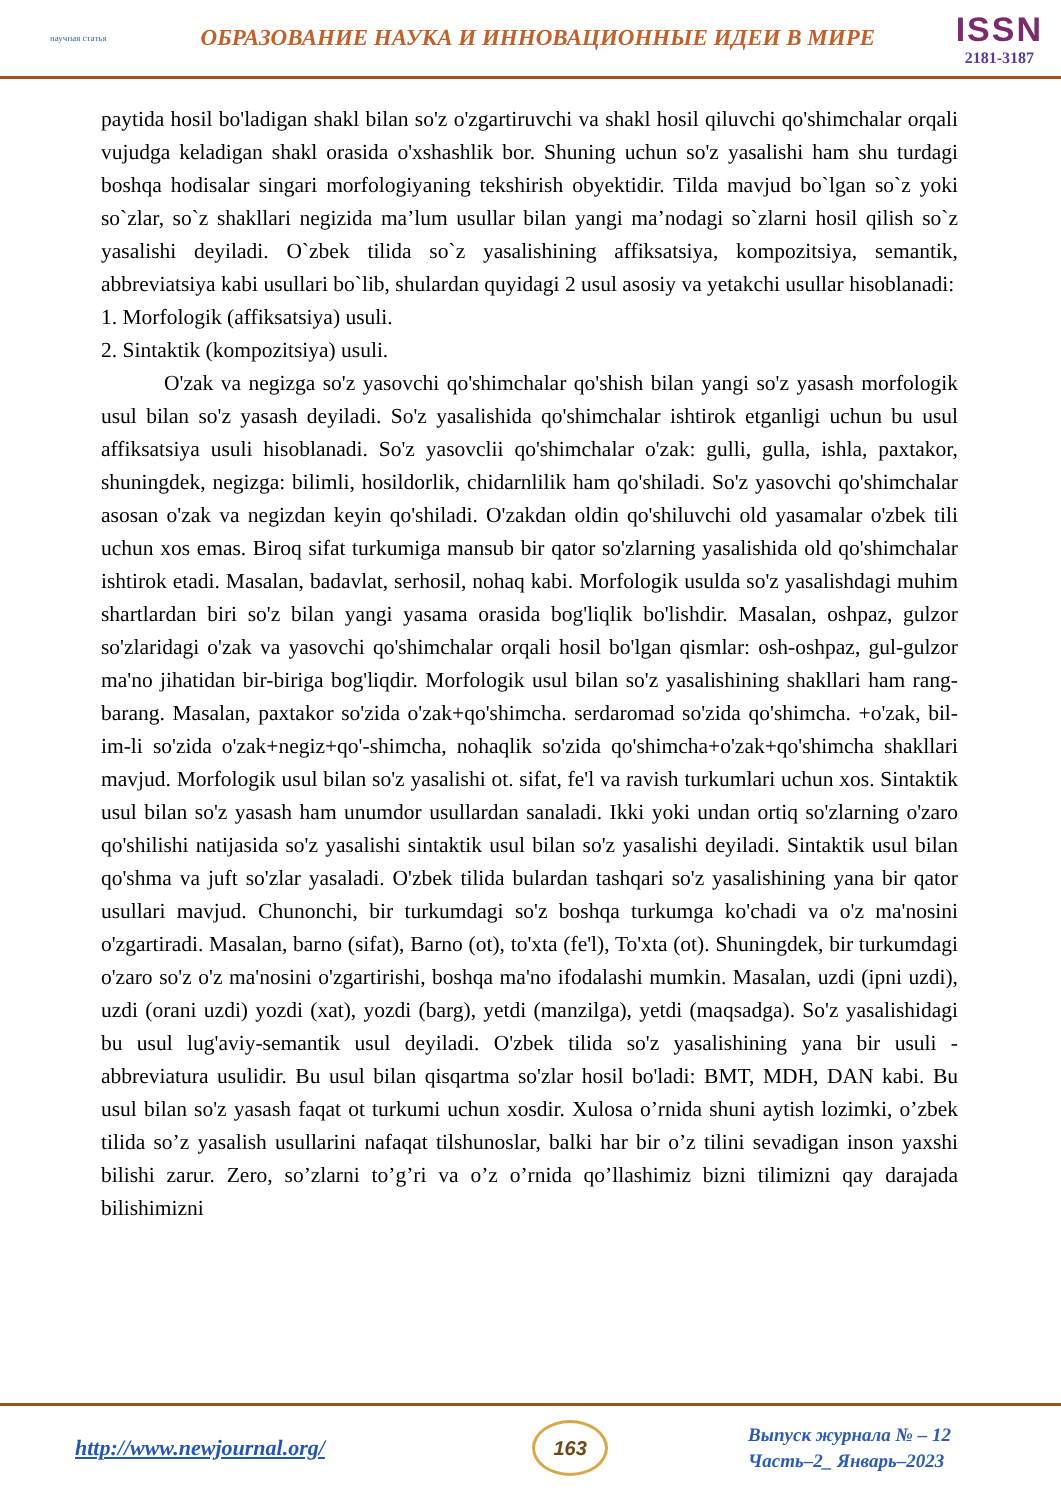научная статья
ОБРАЗОВАНИЕ НАУКА И ИННОВАЦИОННЫЕ ИДЕИ В МИРЕ
ISSN
2181-3187
paytida hosil bo'ladigan shakl bilan so'z o'zgartiruvchi va shakl hosil qiluvchi qo'shimchalar orqali vujudga keladigan shakl orasida o'xshashlik bor. Shuning uchun so'z yasalishi ham shu turdagi boshqa hodisalar singari morfologiyaning tekshirish obyektidir. Tilda mavjud bo`lgan so`z yoki so`zlar, so`z shakllari negizida ma’lum usullar bilan yangi ma’nodagi so`zlarni hosil qilish so`z yasalishi deyiladi. O`zbek tilida so`z yasalishining affiksatsiya, kompozitsiya, semantik, abbreviatsiya kabi usullari bo`lib, shulardan quyidagi 2 usul asosiy va yetakchi usullar hisoblanadi:
1. Morfologik (affiksatsiya) usuli.
2. Sintaktik (kompozitsiya) usuli.
O'zak va negizga so'z yasovchi qo'shimchalar qo'shish bilan yangi so'z yasash morfologik usul bilan so'z yasash deyiladi. So'z yasalishida qo'shimchalar ishtirok etganligi uchun bu usul affiksatsiya usuli hisoblanadi. So'z yasovclii qo'shimchalar o'zak: gulli, gulla, ishla, paxtakor, shuningdek, negizga: bilimli, hosildorlik, chidarnlilik ham qo'shiladi. So'z yasovchi qo'shimchalar asosan o'zak va negizdan keyin qo'shiladi. O'zakdan oldin qo'shiluvchi old yasamalar o'zbek tili uchun xos emas. Biroq sifat turkumiga mansub bir qator so'zlarning yasalishida old qo'shimchalar ishtirok etadi. Masalan, badavlat, serhosil, nohaq kabi. Morfologik usulda so'z yasalishdagi muhim shartlardan biri so'z bilan yangi yasama orasida bog'liqlik bo'lishdir. Masalan, oshpaz, gulzor so'zlaridagi o'zak va yasovchi qo'shimchalar orqali hosil bo'lgan qismlar: osh-oshpaz, gul-gulzor ma'no jihatidan bir-biriga bog'liqdir. Morfologik usul bilan so'z yasalishining shakllari ham rang-barang. Masalan, paxtakor so'zida o'zak+qo'shimcha. serdaromad so'zida qo'shimcha. +o'zak, bil-im-li so'zida o'zak+negiz+qo'-shimcha, nohaqlik so'zida qo'shimcha+o'zak+qo'shimcha shakllari mavjud. Morfologik usul bilan so'z yasalishi ot. sifat, fe'l va ravish turkumlari uchun xos. Sintaktik usul bilan so'z yasash ham unumdor usullardan sanaladi. Ikki yoki undan ortiq so'zlarning o'zaro qo'shilishi natijasida so'z yasalishi sintaktik usul bilan so'z yasalishi deyiladi. Sintaktik usul bilan qo'shma va juft so'zlar yasaladi. O'zbek tilida bulardan tashqari so'z yasalishining yana bir qator usullari mavjud. Chunonchi, bir turkumdagi so'z boshqa turkumga ko'chadi va o'z ma'nosini o'zgartiradi. Masalan, barno (sifat), Barno (ot), to'xta (fe'l), To'xta (ot). Shuningdek, bir turkumdagi o'zaro so'z o'z ma'nosini o'zgartirishi, boshqa ma'no ifodalashi mumkin. Masalan, uzdi (ipni uzdi), uzdi (orani uzdi) yozdi (xat), yozdi (barg), yetdi (manzilga), yetdi (maqsadga). So'z yasalishidagi bu usul lug'aviy-semantik usul deyiladi. O'zbek tilida so'z yasalishining yana bir usuli - abbreviatura usulidir. Bu usul bilan qisqartma so'zlar hosil bo'ladi: BMT, MDH, DAN kabi. Bu usul bilan so'z yasash faqat ot turkumi uchun xosdir. Xulosa o’rnida shuni aytish lozimki, o’zbek tilida so’z yasalish usullarini nafaqat tilshunoslar, balki har bir o’z tilini sevadigan inson yaxshi bilishi zarur. Zero, so’zlarni to’g’ri va o’z o’rnida qo’llashimiz bizni tilimizni qay darajada bilishimizni
http://www.newjournal.org/
163
Выпуск журнала № – 12
Часть–2_ Январь–2023